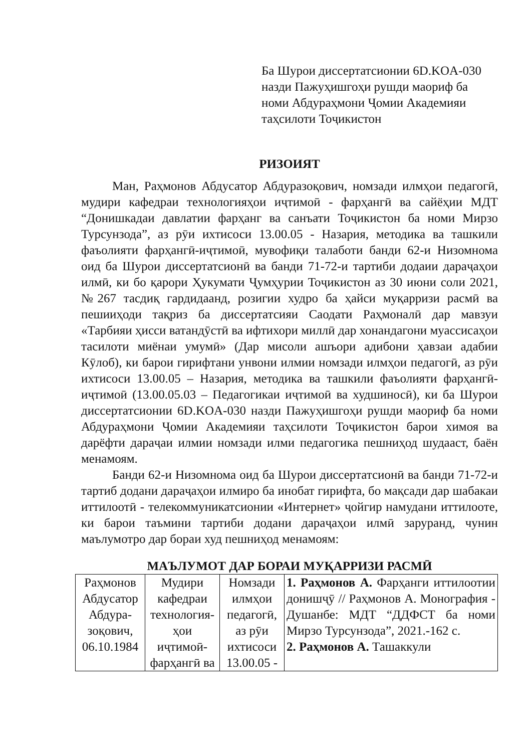Ба Шурои диссертатсионии 6D.KOA-030
назди Пажуҳишгоҳи рушди маориф ба
номи Абдураҳмони Ҷомии Академияи
таҳсилоти Тоҷикистон
РИЗОИЯТ
Ман, Раҳмонов Абдусатор Абдуразоқович, номзади илмҳои педагогӣ, мудири кафедраи технологияҳои иҷтимоӣ - фарҳангӣ ва сайёҳии МДТ “Донишкадаи давлатии фарҳанг ва санъати Тоҷикистон ба номи Мирзо Турсунзода”, аз рӯи ихтисоси 13.00.05 - Назария, методика ва ташкили фаъолияти фарҳангӣ-иҷтимоӣ, мувофиқи талаботи банди 62-и Низомнома оид ба Шурои диссертатсионӣ ва банди 71-72-и тартиби додаии дараҷаҳои илмӣ, ки бо қарори Ҳукумати Ҷумҳурии Тоҷикистон аз 30 июни соли 2021, №267 тасдиқ гардидаанд, розигии худро ба ҳайси муқарризи расмӣ ва пешииҳоди тақриз ба диссертатсияи Саодати Раҳмоналӣ дар мавзуи «Тарбияи ҳисси ватандӯстӣ ва ифтихори миллӣ дар хонандагони муассисаҳои тасилоти миёнаи умумӣ» (Дар мисоли ашъори адибони ҳавзаи адабии Кӯлоб), ки барои гирифтани унвони илмии номзади илмҳои педагогӣ, аз рӯи ихтисоси 13.00.05 – Назария, методика ва ташкили фаъолияти фарҳангӣ-иҷтимоӣ (13.00.05.03 – Педагогикаи иҷтимоӣ ва худшиносӣ), ки ба Шурои диссертатсионии 6D.KOA-030 назди Пажуҳишгоҳи рушди маориф ба номи Абдураҳмони Ҷомии Академияи таҳсилоти Тоҷикистон барои химоя ва дарёфти дараҷаи илмии номзади илми педагогика пешниҳод шудааст, баён менамоям.
Банди 62-и Низомнома оид ба Шурои диссертатсионӣ ва банди 71-72-и тартиб додани дараҷаҳои илмиро ба инобат гирифта, бо мақсади дар шабакаи иттилоотӣ - телекоммуникатсионии «Интернет» ҷойгир намудани иттилооте, ки барои таъмини тартиби додани дараҷаҳои илмӣ заруранд, чунин маълумотро дар бораи худ пешниҳод менамоям:
МАЪЛУМОТ ДАР БОРАИ МУҚАРРИЗИ РАСМӢ
| Раҳмонов Абдусатор Абдура-зоқович, 06.10.1984 | Мудири кафедраи технология-ҳои иҷтимоӣ-фарҳангӣ ва | Номзади илмҳои педагогӣ, аз рӯи ихтисоси 13.00.05 - | 1. Раҳмонов А. Фарҳанги иттилоотии донишҷӯ // Раҳмонов А. Монография - Душанбе: МДТ “ДДФСТ ба номи Мирзо Турсунзода”, 2021.-162 с. 2. Раҳмонов А. Ташаккули |